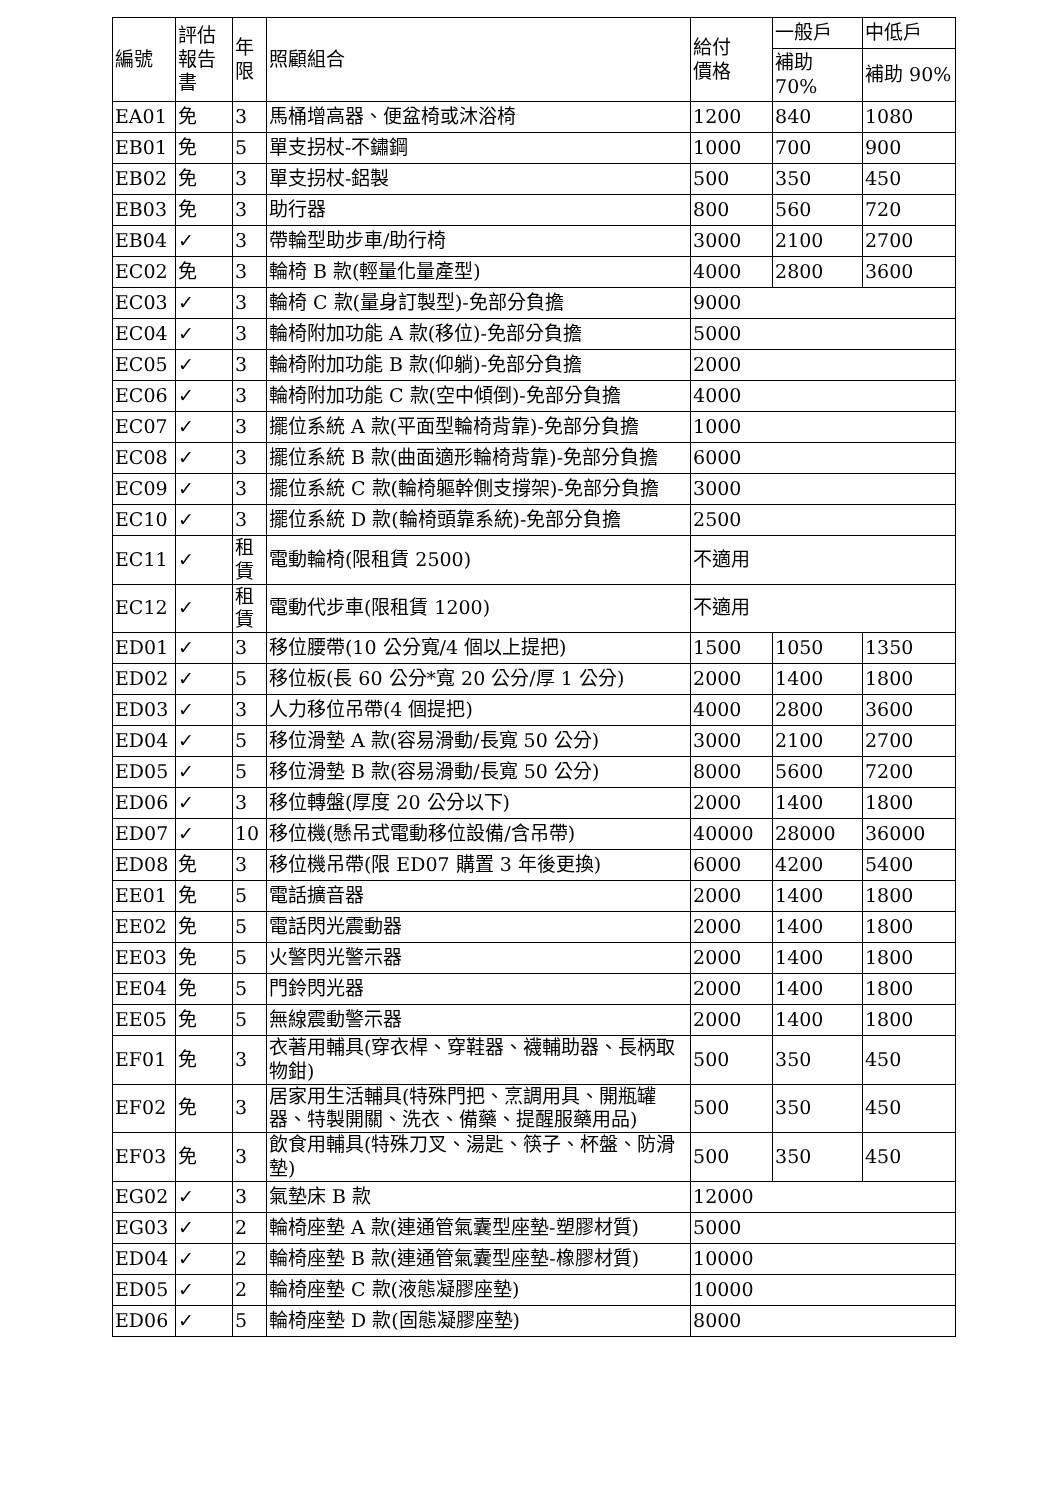| 編號 | 評估 報告 書 | 年 限 | 照顧組合 | 給付 價格 | 一般戶 | 中低戶 |
| --- | --- | --- | --- | --- | --- | --- |
| | | | | | 補助 70% | 補助 90% |
| EA01 | 免 | 3 | 馬桶增高器、便盆椅或沐浴椅 | 1200 | 840 | 1080 |
| EB01 | 免 | 5 | 單支拐杖-不鏽鋼 | 1000 | 700 | 900 |
| EB02 | 免 | 3 | 單支拐杖-鋁製 | 500 | 350 | 450 |
| EB03 | 免 | 3 | 助行器 | 800 | 560 | 720 |
| EB04 | ✓ | 3 | 帶輪型助步車/助行椅 | 3000 | 2100 | 2700 |
| EC02 | 免 | 3 | 輪椅 B 款(輕量化量產型) | 4000 | 2800 | 3600 |
| EC03 | ✓ | 3 | 輪椅 C 款(量身訂製型)-免部分負擔 | 9000 | | |
| EC04 | ✓ | 3 | 輪椅附加功能 A 款(移位)-免部分負擔 | 5000 | | |
| EC05 | ✓ | 3 | 輪椅附加功能 B 款(仰躺)-免部分負擔 | 2000 | | |
| EC06 | ✓ | 3 | 輪椅附加功能 C 款(空中傾倒)-免部分負擔 | 4000 | | |
| EC07 | ✓ | 3 | 擺位系統 A 款(平面型輪椅背靠)-免部分負擔 | 1000 | | |
| EC08 | ✓ | 3 | 擺位系統 B 款(曲面適形輪椅背靠)-免部分負擔 | 6000 | | |
| EC09 | ✓ | 3 | 擺位系統 C 款(輪椅軀幹側支撐架)-免部分負擔 | 3000 | | |
| EC10 | ✓ | 3 | 擺位系統 D 款(輪椅頭靠系統)-免部分負擔 | 2500 | | |
| EC11 | ✓ | 租 賃 | 電動輪椅(限租賃 2500) | 不適用 | | |
| EC12 | ✓ | 租 賃 | 電動代步車(限租賃 1200) | 不適用 | | |
| ED01 | ✓ | 3 | 移位腰帶(10 公分寬/4 個以上提把) | 1500 | 1050 | 1350 |
| ED02 | ✓ | 5 | 移位板(長 60 公分*寬 20 公分/厚 1 公分) | 2000 | 1400 | 1800 |
| ED03 | ✓ | 3 | 人力移位吊帶(4 個提把) | 4000 | 2800 | 3600 |
| ED04 | ✓ | 5 | 移位滑墊 A 款(容易滑動/長寬 50 公分) | 3000 | 2100 | 2700 |
| ED05 | ✓ | 5 | 移位滑墊 B 款(容易滑動/長寬 50 公分) | 8000 | 5600 | 7200 |
| ED06 | ✓ | 3 | 移位轉盤(厚度 20 公分以下) | 2000 | 1400 | 1800 |
| ED07 | ✓ | 10 | 移位機(懸吊式電動移位設備/含吊帶) | 40000 | 28000 | 36000 |
| ED08 | 免 | 3 | 移位機吊帶(限 ED07 購置 3 年後更換) | 6000 | 4200 | 5400 |
| EE01 | 免 | 5 | 電話擴音器 | 2000 | 1400 | 1800 |
| EE02 | 免 | 5 | 電話閃光震動器 | 2000 | 1400 | 1800 |
| EE03 | 免 | 5 | 火警閃光警示器 | 2000 | 1400 | 1800 |
| EE04 | 免 | 5 | 門鈴閃光器 | 2000 | 1400 | 1800 |
| EE05 | 免 | 5 | 無線震動警示器 | 2000 | 1400 | 1800 |
| EF01 | 免 | 3 | 衣著用輔具(穿衣桿、穿鞋器、襪輔助器、長柄取物鉗) | 500 | 350 | 450 |
| EF02 | 免 | 3 | 居家用生活輔具(特殊門把、烹調用具、開瓶罐器、特製開關、洗衣、備藥、提醒服藥用品) | 500 | 350 | 450 |
| EF03 | 免 | 3 | 飲食用輔具(特殊刀叉、湯匙、筷子、杯盤、防滑墊) | 500 | 350 | 450 |
| EG02 | ✓ | 3 | 氣墊床 B 款 | 12000 | | |
| EG03 | ✓ | 2 | 輪椅座墊 A 款(連通管氣囊型座墊-塑膠材質) | 5000 | | |
| ED04 | ✓ | 2 | 輪椅座墊 B 款(連通管氣囊型座墊-橡膠材質) | 10000 | | |
| ED05 | ✓ | 2 | 輪椅座墊 C 款(液態凝膠座墊) | 10000 | | |
| ED06 | ✓ | 5 | 輪椅座墊 D 款(固態凝膠座墊) | 8000 | | |